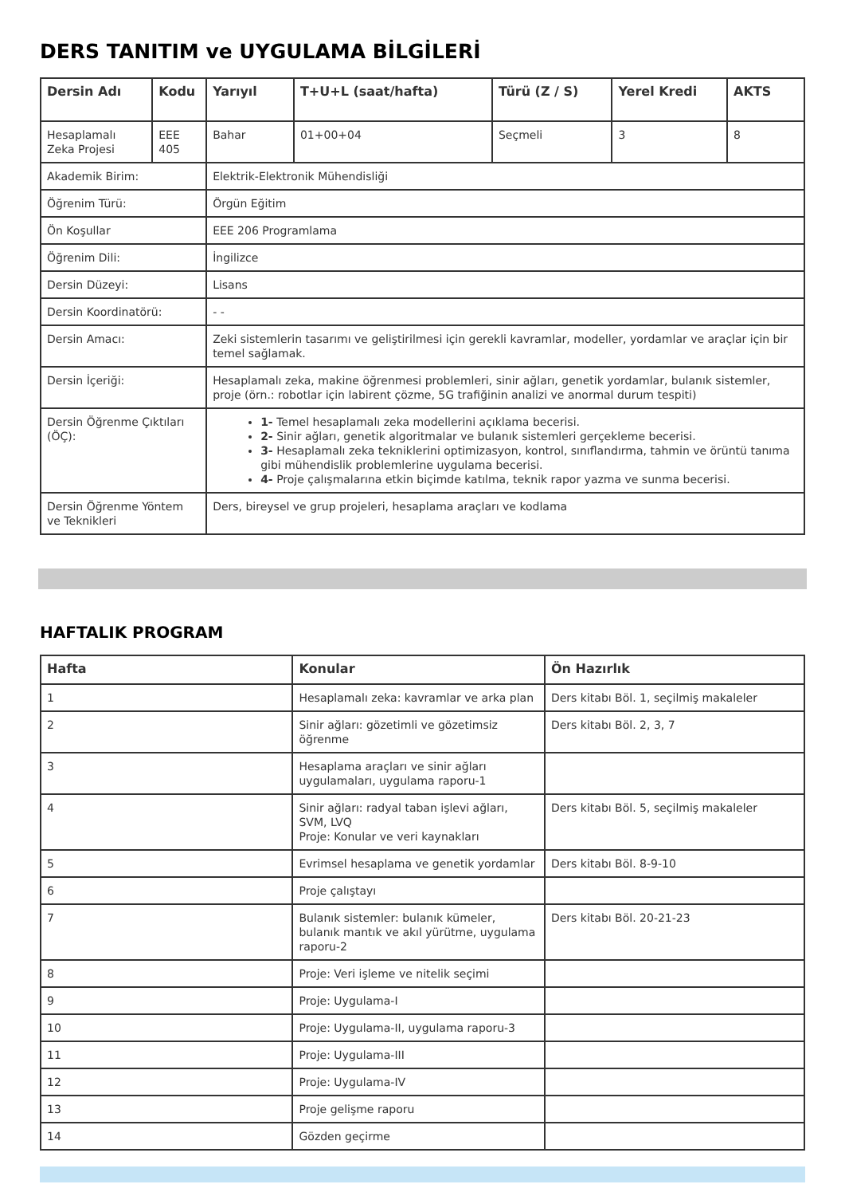DERS TANITIM ve UYGULAMA BİLGİLERİ
| Dersin Adı | Kodu | Yarıyıl | T+U+L (saat/hafta) | Türü (Z / S) | Yerel Kredi | AKTS |
| --- | --- | --- | --- | --- | --- | --- |
| Hesaplamalı Zeka Projesi | EEE 405 | Bahar | 01+00+04 | Seçmeli | 3 | 8 |
| Akademik Birim: | | Elektrik-Elektronik Mühendisliği | | | | |
| Öğrenim Türü: | | Örgün Eğitim | | | | |
| Ön Koşullar | | EEE 206 Programlama | | | | |
| Öğrenim Dili: | | İngilizce | | | | |
| Dersin Düzeyi: | | Lisans | | | | |
| Dersin Koordinatörü: | | - - | | | | |
| Dersin Amacı: | | Zeki sistemlerin tasarımı ve geliştirilmesi için gerekli kavramlar, modeller, yordamlar ve araçlar için bir temel sağlamak. | | | | |
| Dersin İçeriği: | | Hesaplamalı zeka, makine öğrenmesi problemleri, sinir ağları, genetik yordamlar, bulanık sistemler, proje (örn.: robotlar için labirent çözme, 5G trafiğinin analizi ve anormal durum tespiti) | | | | |
| Dersin Öğrenme Çıktıları (ÖÇ): | | 1- Temel hesaplamalı zeka modellerini açıklama becerisi. 2- Sinir ağları, genetik algoritmalar ve bulanık sistemleri gerçekleme becerisi. 3- Hesaplamalı zeka tekniklerini optimizasyon, kontrol, sınıflandırma, tahmin ve örüntü tanıma gibi mühendislik problemlerine uygulama becerisi. 4- Proje çalışmalarına etkin biçimde katılma, teknik rapor yazma ve sunma becerisi. | | | | |
| Dersin Öğrenme Yöntem ve Teknikleri | | Ders, bireysel ve grup projeleri, hesaplama araçları ve kodlama | | | | |
HAFTALIK PROGRAM
| Hafta | Konular | Ön Hazırlık |
| --- | --- | --- |
| 1 | Hesaplamalı zeka: kavramlar ve arka plan | Ders kitabı Böl. 1, seçilmiş makaleler |
| 2 | Sinir ağları: gözetimli ve gözetimsiz öğrenme | Ders kitabı Böl. 2, 3, 7 |
| 3 | Hesaplama araçları ve sinir ağları uygulamaları, uygulama raporu-1 | |
| 4 | Sinir ağları: radyal taban işlevi ağları, SVM, LVQ Proje: Konular ve veri kaynakları | Ders kitabı Böl. 5, seçilmiş makaleler |
| 5 | Evrimsel hesaplama ve genetik yordamlar | Ders kitabı Böl. 8-9-10 |
| 6 | Proje çalıştayı | |
| 7 | Bulanık sistemler: bulanık kümeler, bulanık mantık ve akıl yürütme, uygulama raporu-2 | Ders kitabı Böl. 20-21-23 |
| 8 | Proje: Veri işleme ve nitelik seçimi | |
| 9 | Proje: Uygulama-I | |
| 10 | Proje: Uygulama-II, uygulama raporu-3 | |
| 11 | Proje: Uygulama-III | |
| 12 | Proje: Uygulama-IV | |
| 13 | Proje gelişme raporu | |
| 14 | Gözden geçirme | |